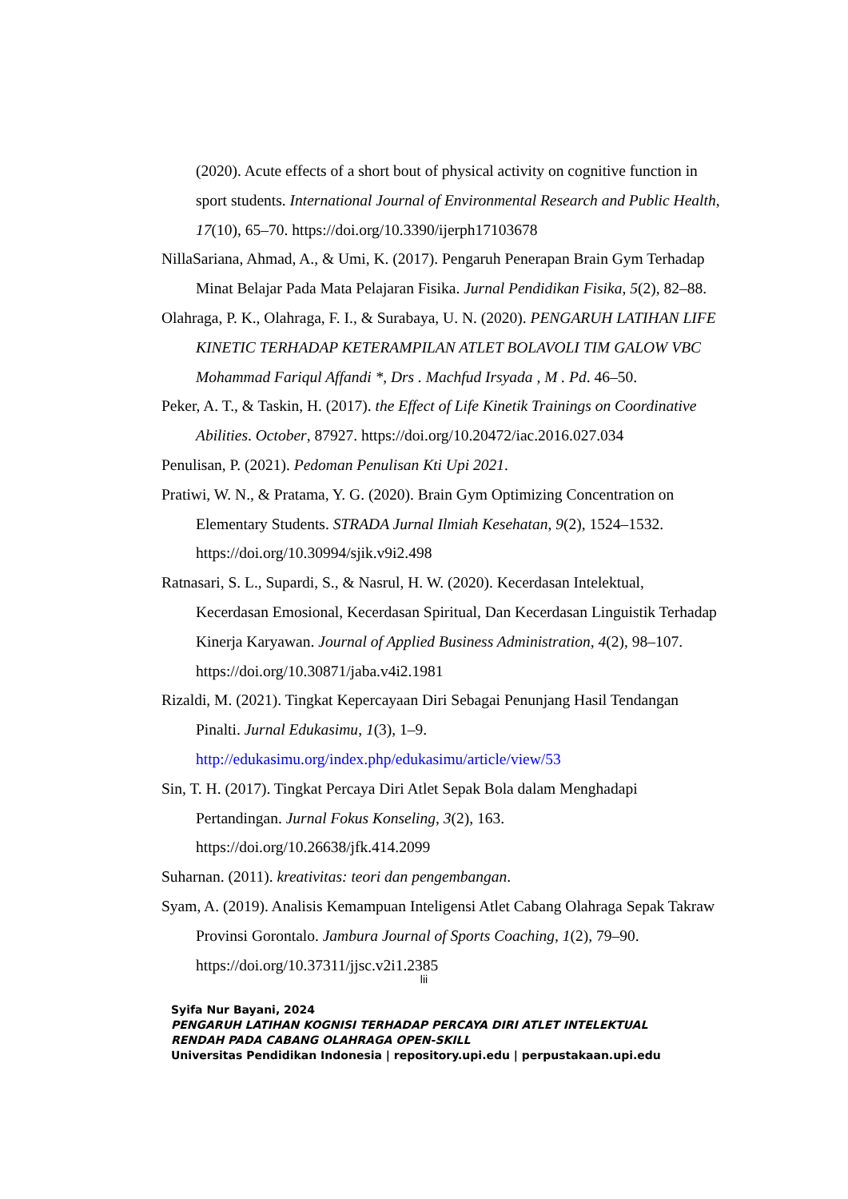(2020). Acute effects of a short bout of physical activity on cognitive function in sport students. International Journal of Environmental Research and Public Health, 17(10), 65–70. https://doi.org/10.3390/ijerph17103678
NillaSariana, Ahmad, A., & Umi, K. (2017). Pengaruh Penerapan Brain Gym Terhadap Minat Belajar Pada Mata Pelajaran Fisika. Jurnal Pendidikan Fisika, 5(2), 82–88.
Olahraga, P. K., Olahraga, F. I., & Surabaya, U. N. (2020). PENGARUH LATIHAN LIFE KINETIC TERHADAP KETERAMPILAN ATLET BOLAVOLI TIM GALOW VBC Mohammad Fariqul Affandi *, Drs . Machfud Irsyada , M . Pd. 46–50.
Peker, A. T., & Taskin, H. (2017). the Effect of Life Kinetik Trainings on Coordinative Abilities. October, 87927. https://doi.org/10.20472/iac.2016.027.034
Penulisan, P. (2021). Pedoman Penulisan Kti Upi 2021.
Pratiwi, W. N., & Pratama, Y. G. (2020). Brain Gym Optimizing Concentration on Elementary Students. STRADA Jurnal Ilmiah Kesehatan, 9(2), 1524–1532. https://doi.org/10.30994/sjik.v9i2.498
Ratnasari, S. L., Supardi, S., & Nasrul, H. W. (2020). Kecerdasan Intelektual, Kecerdasan Emosional, Kecerdasan Spiritual, Dan Kecerdasan Linguistik Terhadap Kinerja Karyawan. Journal of Applied Business Administration, 4(2), 98–107. https://doi.org/10.30871/jaba.v4i2.1981
Rizaldi, M. (2021). Tingkat Kepercayaan Diri Sebagai Penunjang Hasil Tendangan Pinalti. Jurnal Edukasimu, 1(3), 1–9. http://edukasimu.org/index.php/edukasimu/article/view/53
Sin, T. H. (2017). Tingkat Percaya Diri Atlet Sepak Bola dalam Menghadapi Pertandingan. Jurnal Fokus Konseling, 3(2), 163. https://doi.org/10.26638/jfk.414.2099
Suharnan. (2011). kreativitas: teori dan pengembangan.
Syam, A. (2019). Analisis Kemampuan Inteligensi Atlet Cabang Olahraga Sepak Takraw Provinsi Gorontalo. Jambura Journal of Sports Coaching, 1(2), 79–90. https://doi.org/10.37311/jjsc.v2i1.2385
lii
Syifa Nur Bayani, 2024
PENGARUH LATIHAN KOGNISI TERHADAP PERCAYA DIRI ATLET INTELEKTUAL
RENDAH PADA CABANG OLAHRAGA OPEN-SKILL
Universitas Pendidikan Indonesia | repository.upi.edu | perpustakaan.upi.edu